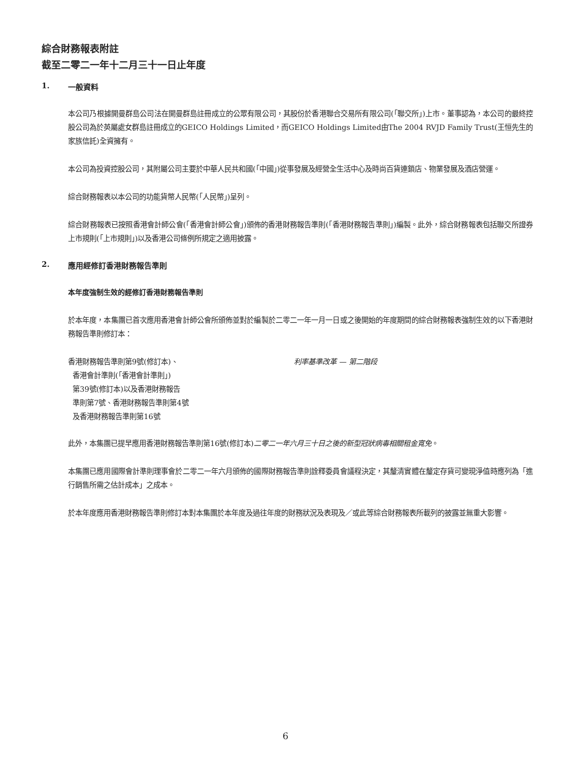綜合財務報表附註
截至二零二一年十二月三十一日止年度
1. 一般資料
本公司乃根據開曼群島公司法在開曼群島註冊成立的公眾有限公司，其股份於香港聯合交易所有限公司(「聯交所」)上市。董事認為，本公司的最終控股公司為於英屬處女群島註冊成立的GEICO Holdings Limited，而GEICO Holdings Limited由The 2004 RVJD Family Trust(王恒先生的家族信託)全資擁有。
本公司為投資控股公司，其附屬公司主要於中華人民共和國(「中國」)從事發展及經營全生活中心及時尚百貨連鎖店、物業發展及酒店營運。
綜合財務報表以本公司的功能貨幣人民幣(「人民幣」)呈列。
綜合財務報表已按照香港會計師公會(「香港會計師公會」)頒佈的香港財務報告準則(「香港財務報告準則」)編製。此外，綜合財務報表包括聯交所證券上市規則(「上市規則」)以及香港公司條例所規定之適用披露。
2. 應用經修訂香港財務報告準則
本年度強制生效的經修訂香港財務報告準則
於本年度，本集團已首次應用香港會計師公會所頒佈並對於編製於二零二一年一月一日或之後開始的年度期間的綜合財務報表強制生效的以下香港財務報告準則修訂本：
香港財務報告準則第9號(修訂本)、
香港會計準則(「香港會計準則」)
第39號(修訂本)以及香港財務報告
準則第7號、香港財務報告準則第4號
及香港財務報告準則第16號
利率基準改革 — 第二階段
此外，本集團已提早應用香港財務報告準則第16號(修訂本)二零二一年六月三十日之後的新型冠狀病毒相關租金寬免。
本集團已應用國際會計準則理事會於二零二一年六月頒佈的國際財務報告準則詮釋委員會議程決定，其釐清實體在釐定存貨可變現淨值時應列為「進行銷售所需之估計成本」之成本。
於本年度應用香港財務報告準則修訂本對本集團於本年度及過往年度的財務狀況及表現及／或此等綜合財務報表所載列的披露並無重大影響。
6